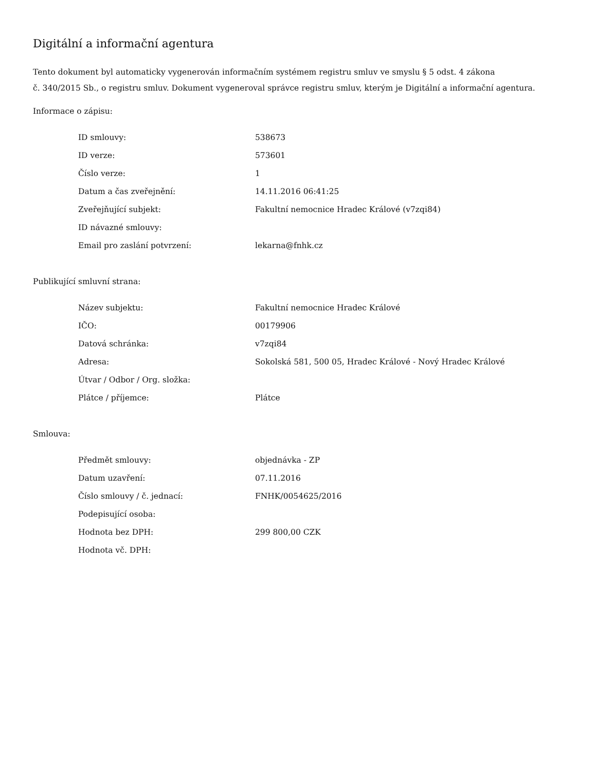Digitální a informační agentura
Tento dokument byl automaticky vygenerován informačním systémem registru smluv ve smyslu § 5 odst. 4 zákona
č. 340/2015 Sb., o registru smluv. Dokument vygeneroval správce registru smluv, kterým je Digitální a informační agentura.
Informace o zápisu:
| ID smlouvy: | 538673 |
| ID verze: | 573601 |
| Číslo verze: | 1 |
| Datum a čas zveřejnění: | 14.11.2016 06:41:25 |
| Zveřejňující subjekt: | Fakultní nemocnice Hradec Králové (v7zqi84) |
| ID návazné smlouvy: | |
| Email pro zaslání potvrzení: | lekarna@fnhk.cz |
Publikující smluvní strana:
| Název subjektu: | Fakultní nemocnice Hradec Králové |
| IČO: | 00179906 |
| Datová schránka: | v7zqi84 |
| Adresa: | Sokolská 581, 500 05, Hradec Králové - Nový Hradec Králové |
| Útvar / Odbor / Org. složka: | |
| Plátce / příjemce: | Plátce |
Smlouva:
| Předmět smlouvy: | objednávka - ZP |
| Datum uzavření: | 07.11.2016 |
| Číslo smlouvy / č. jednací: | FNHK/0054625/2016 |
| Podepisující osoba: | |
| Hodnota bez DPH: | 299 800,00 CZK |
| Hodnota vč. DPH: | |